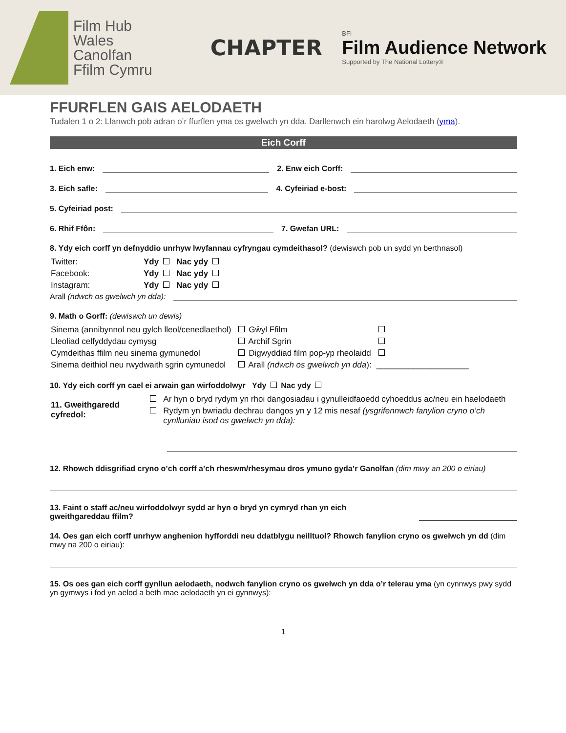Film Hub
Wales
Canolfan
Ffilm Cymru
CHAPTER
BFI
Film Audience Network
Supported by The National Lottery®
FFURFLEN GAIS AELODAETH
Tudalen 1 o 2: Llanwch pob adran o’r ffurflen yma os gwelwch yn dda. Darllenwch ein harolwg Aelodaeth (yma).
Eich Corff
1. Eich enw: 2. Enw eich Corff:
3. Eich safle: 4. Cyfeiriad e-bost:
5. Cyfeiriad post:
6. Rhif Ffôn: 7. Gwefan URL:
8. Ydy eich corff yn defnyddio unrhyw lwyfannau cyfryngau cymdeithasol? (dewiswch pob un sydd yn berthnasol)
| Twitter: | Ydy | Nac ydy |
| Facebook: | Ydy | Nac ydy |
| Instagram: | Ydy | Nac ydy |
Arall (ndwch os gwelwch yn dda):
9. Math o Gorff: (dewiswch un dewis)
| Sinema (annibynnol neu gylch lleol/cenedlaethol) | Gŵyl Ffilm | |
| Lleoliad celfyddydau cymysg | Archif Sgrin | |
| Cymdeithas ffilm neu sinema gymunedol | Digwyddiad film pop-yp rheolaidd | |
| Sinema deithiol neu rwydwaith sgrin cymunedol | Arall (ndwch os gwelwch yn dda ): | ____________________ |
10. Ydy eich corff yn cael ei arwain gan wirfoddolwyr Ydy Nac ydy
| 11. Gweithgaredd cyfredol: | | Ar hyn o bryd rydym yn rhoi dangosiadau i gynulleidfaoedd cyhoeddus ac/neu ein haelodaeth |
| | | Rydym yn bwriadu dechrau dangos yn y 12 mis nesaf (ysgrifennwch fanylion cryno o’ch cynlluniau isod os gwelwch yn dda): |
12. Rhowch ddisgrifiad cryno o’ch corff a’ch rheswm/rhesymau dros ymuno gyda’r Ganolfan (dim mwy an 200 o eiriau)
13. Faint o staff ac/neu wirfoddolwyr sydd ar hyn o bryd yn cymryd rhan yn eich gweithgareddau ffilm?
14. Oes gan eich corff unrhyw anghenion hyfforddi neu ddatblygu neilltuol? Rhowch fanylion cryno os gwelwch yn dd (dim mwy na 200 o eiriau):
15. Os oes gan eich corff gynllun aelodaeth, nodwch fanylion cryno os gwelwch yn dda o’r telerau yma (yn cynnwys pwy sydd yn gymwys i fod yn aelod a beth mae aelodaeth yn ei gynnwys):
1